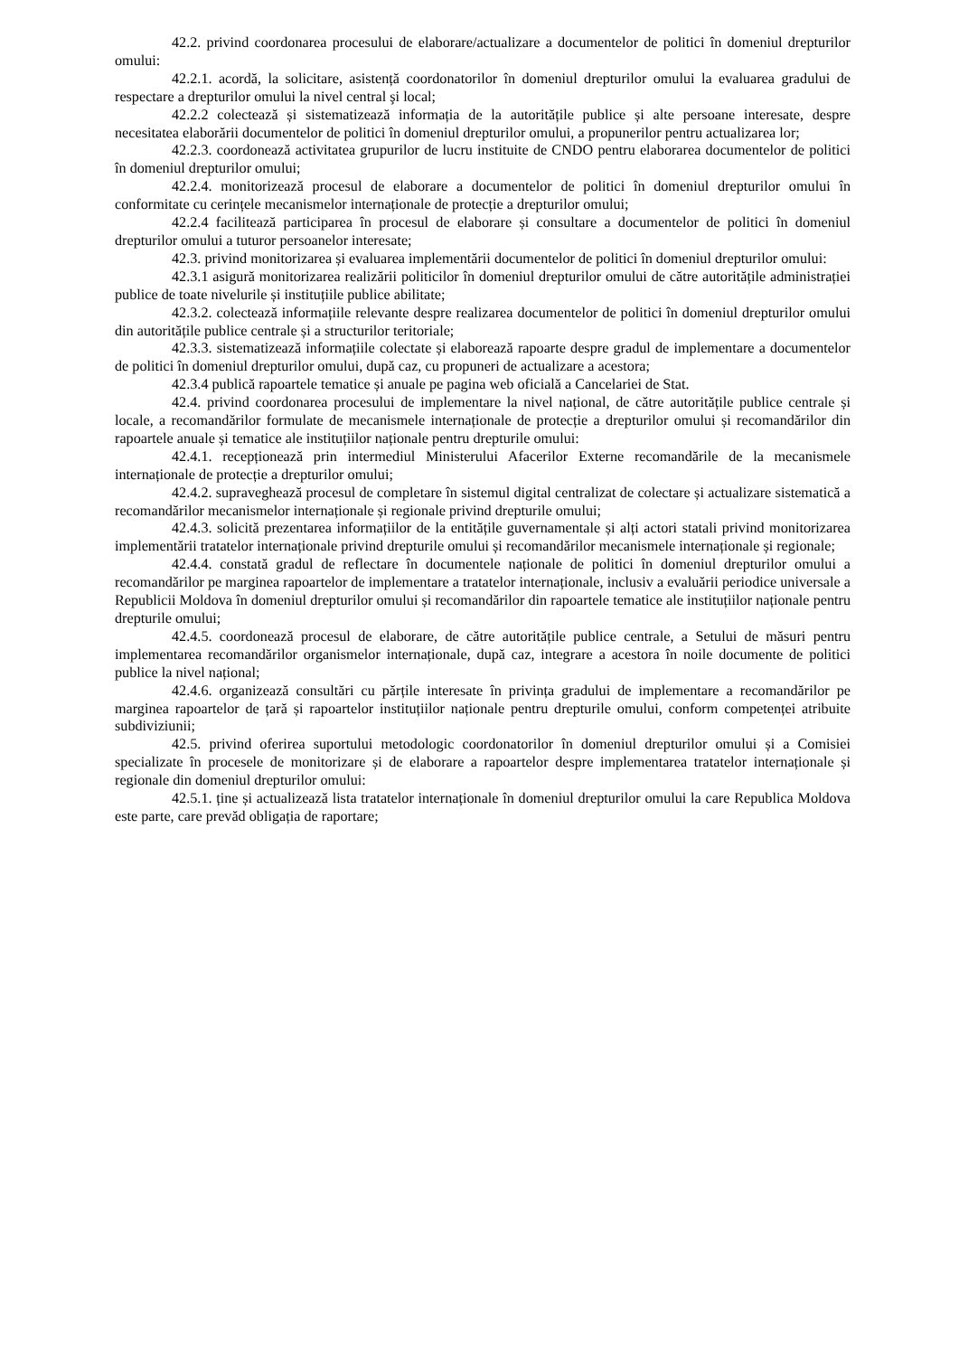42.2. privind coordonarea procesului de elaborare/actualizare a documentelor de politici în domeniul drepturilor omului:
42.2.1. acordă, la solicitare, asistență coordonatorilor în domeniul drepturilor omului la evaluarea gradului de respectare a drepturilor omului la nivel central şi local;
42.2.2 colectează și sistematizează informația de la autoritățile publice și alte persoane interesate, despre necesitatea elaborării documentelor de politici în domeniul drepturilor omului, a propunerilor pentru actualizarea lor;
42.2.3. coordonează activitatea grupurilor de lucru instituite de CNDO pentru elaborarea documentelor de politici în domeniul drepturilor omului;
42.2.4. monitorizează procesul de elaborare a documentelor de politici în domeniul drepturilor omului în conformitate cu cerințele mecanismelor internaționale de protecție a drepturilor omului;
42.2.4 facilitează participarea în procesul de elaborare și consultare a documentelor de politici în domeniul drepturilor omului a tuturor persoanelor interesate;
42.3. privind monitorizarea și evaluarea implementării documentelor de politici în domeniul drepturilor omului:
42.3.1 asigură monitorizarea realizării politicilor în domeniul drepturilor omului de către autoritățile administrației publice de toate nivelurile și instituțiile publice abilitate;
42.3.2. colectează informațiile relevante despre realizarea documentelor de politici în domeniul drepturilor omului din autoritățile publice centrale și a structurilor teritoriale;
42.3.3. sistematizează informațiile colectate și elaborează rapoarte despre gradul de implementare a documentelor de politici în domeniul drepturilor omului, după caz, cu propuneri de actualizare a acestora;
42.3.4 publică rapoartele tematice și anuale pe pagina web oficială a Cancelariei de Stat.
42.4. privind coordonarea procesului de implementare la nivel național, de către autoritățile publice centrale și locale, a recomandărilor formulate de mecanismele internaționale de protecție a drepturilor omului și recomandărilor din rapoartele anuale și tematice ale instituțiilor naționale pentru drepturile omului:
42.4.1. recepționează prin intermediul Ministerului Afacerilor Externe recomandările de la mecanismele internaționale de protecție a drepturilor omului;
42.4.2. supraveghează procesul de completare în sistemul digital centralizat de colectare și actualizare sistematică a recomandărilor mecanismelor internaționale și regionale privind drepturile omului;
42.4.3. solicită prezentarea informațiilor de la entitățile guvernamentale și alți actori statali privind monitorizarea implementării tratatelor internaționale privind drepturile omului și recomandărilor mecanismele internaționale și regionale;
42.4.4. constată gradul de reflectare în documentele naționale de politici în domeniul drepturilor omului a recomandărilor pe marginea rapoartelor de implementare a tratatelor internaționale, inclusiv a evaluării periodice universale a Republicii Moldova în domeniul drepturilor omului și recomandărilor din rapoartele tematice ale instituțiilor naționale pentru drepturile omului;
42.4.5. coordonează procesul de elaborare, de către autoritățile publice centrale, a Setului de măsuri pentru implementarea recomandărilor organismelor internaționale, după caz, integrare a acestora în noile documente de politici publice la nivel național;
42.4.6. organizează consultări cu părțile interesate în privința gradului de implementare a recomandărilor pe marginea rapoartelor de țară și rapoartelor instituțiilor naționale pentru drepturile omului, conform competenței atribuite subdiviziunii;
42.5. privind oferirea suportului metodologic coordonatorilor în domeniul drepturilor omului și a Comisiei specializate în procesele de monitorizare și de elaborare a rapoartelor despre implementarea tratatelor internaționale și regionale din domeniul drepturilor omului:
42.5.1. ține și actualizează lista tratatelor internaționale în domeniul drepturilor omului la care Republica Moldova este parte, care prevăd obligația de raportare;